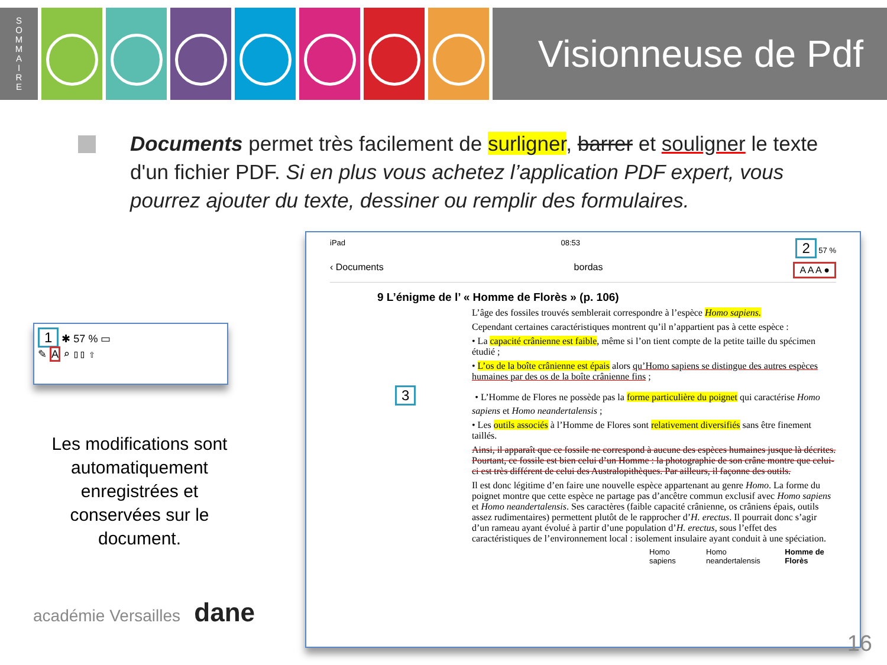S
O
M
M
A
I
R
E
Visionneuse de Pdf
Documents permet très facilement de surligner, barrer et souligner le texte d'un fichier PDF. Si en plus vous achetez l’application PDF expert, vous pourrez ajouter du texte, dessiner ou remplir des formulaires.
1 ✱ 57 % ▭
✎ A ⌕ ▯▯ ⇧
Les modifications sont automatiquement enregistrées et conservées sur le document.
académie Versailles dane
iPad 08:53 2 57 %
‹ Documents bordas A A A ●
9 L’énigme de l’ « Homme de Florès » (p. 106)
L’âge des fossiles trouvés semblerait correspondre à l’espèce Homo sapiens.
Cependant certaines caractéristiques montrent qu’il n’appartient pas à cette espèce :
• La capacité crânienne est faible, même si l’on tient compte de la petite taille du spécimen étudié ;
• L’os de la boîte crânienne est épais alors qu’Homo sapiens se distingue des autres espèces humaines par des os de la boîte crânienne fins ;
3 • L’Homme de Flores ne possède pas la forme particulière du poignet qui caractérise Homo sapiens et Homo neandertalensis ;
• Les outils associés à l’Homme de Flores sont relativement diversifiés sans être finement taillés.
Ainsi, il apparaît que ce fossile ne correspond à aucune des espèces humaines jusque là décrites. Pourtant, ce fossile est bien celui d’un Homme : la photographie de son crâne montre que celui-ci est très différent de celui des Australopithèques. Par ailleurs, il façonne des outils.
Il est donc légitime d’en faire une nouvelle espèce appartenant au genre Homo. La forme du poignet montre que cette espèce ne partage pas d’ancêtre commun exclusif avec Homo sapiens et Homo neandertalensis. Ses caractères (faible capacité crânienne, os crâniens épais, outils assez rudimentaires) permettent plutôt de le rapprocher d’H. erectus. Il pourrait donc s’agir d’un rameau ayant évolué à partir d’une population d’H. erectus, sous l’effet des caractéristiques de l’environnement local : isolement insulaire ayant conduit à une spéciation.
Homo sapiens Homo neandertalensis Homme de Florès
16